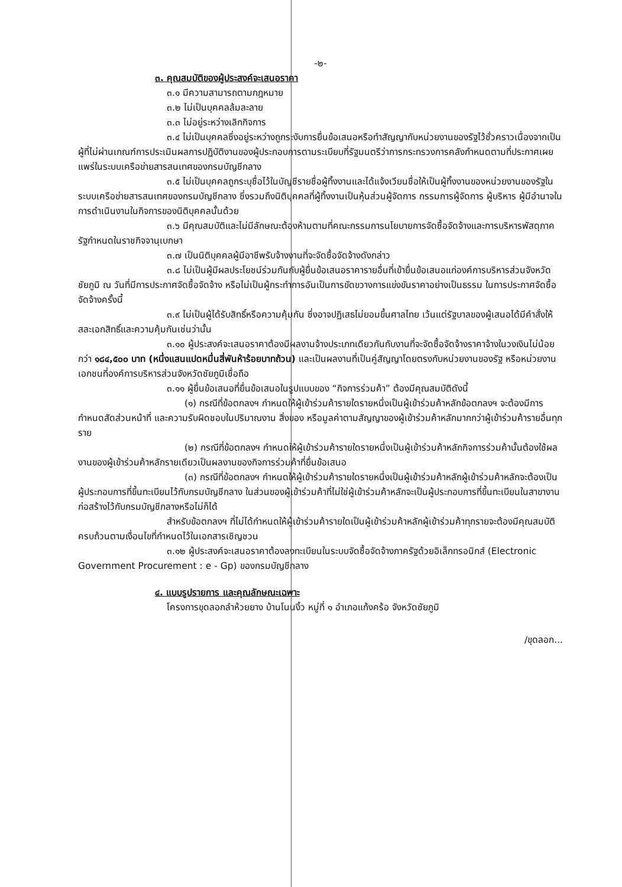-๒-
๓. คุณสมบัติของผู้ประสงค์จะเสนอราคา
๓.๑ มีความสามารถตามกฎหมาย
๓.๒ ไม่เป็นบุคคลล้มละลาย
๓.๓ ไม่อยู่ระหว่างเลิกกิจการ
๓.๔ ไม่เป็นบุคคลซึ่งอยู่ระหว่างถูกระงับการยื่นข้อเสนอหรือทำสัญญากับหน่วยงานของรัฐไว้ชั่วคราวเนื่องจากเป็นผู้ที่ไม่ผ่านเกณฑ์การประเมินผลการปฏิบัติงานของผู้ประกอบการตามระเบียบที่รัฐมนตรีว่าการกระทรวงการคลังกำหนดตามที่ประกาศเผยแพร่ในระบบเครือข่ายสารสนเทศของกรมบัญชีกลาง
๓.๕ ไม่เป็นบุคคลถูกระบุชื่อไว้ในบัญชีรายชื่อผู้ทิ้งงานและได้แจ้งเวียนชื่อให้เป็นผู้ทิ้งงานของหน่วยงานของรัฐในระบบเครือข่ายสารสนเทศของกรมบัญชีกลาง ซึ่งรวมถึงนิติบุคคลที่ผู้ทิ้งงานเป็นหุ้นส่วนผู้จัดการ กรรมการผู้จัดการ ผู้บริหาร ผู้มีอำนาจในการดำเนินงานในกิจการของนิติบุคคลนั้นด้วย
๓.๖ มีคุณสมบัติและไม่มีลักษณะต้องห้ามตามที่คณะกรรมการนโยบายการจัดซื้อจัดจ้างและการบริหารพัสดุภาครัฐกำหนดในราชกิจจานุเบกษา
๓.๗ เป็นนิติบุคคลผู้มีอาชีพรับจ้างงานที่จะจัดซื้อจัดจ้างดังกล่าว
๓.๘ ไม่เป็นผู้มีผลประโยชน์ร่วมกันกับผู้ยื่นข้อเสนอราคารายอื่นที่เข้ายื่นข้อเสนอแก่องค์การบริหารส่วนจังหวัดชัยภูมิ ณ วันที่มีการประกาศจัดซื้อจัดจ้าง หรือไม่เป็นผู้กระทำการอันเป็นการขัดขวางการแข่งขันราคาอย่างเป็นธรรม ในการประกาศจัดซื้อจัดจ้างครั้งนี้
๓.๙ ไม่เป็นผู้ได้รับสิทธิ์หรือความคุ้มกัน ซึ่งอาจปฏิเสธไม่ยอมขึ้นศาลไทย เว้นแต่รัฐบาลของผู้เสนอได้มีคำสั่งให้สละเอกสิทธิ์และความคุ้มกันเช่นว่านั้น
๓.๑๐ ผู้ประสงค์จะเสนอราคาต้องมีผลงานจ้างประเภทเดียวกันกับงานที่จะจัดซื้อจัดจ้างราคาจ้างในวงเงินไม่น้อยกว่า ๑๘๔,๕๐๐ บาท (หนึ่งแสนแปดหมื่นสี่พันห้าร้อยบาทถ้วน) และเป็นผลงานที่เป็นคู่สัญญาโดยตรงกับหน่วยงานของรัฐ หรือหน่วยงานเอกชนที่องค์การบริหารส่วนจังหวัดชัยภูมิเชื่อถือ
๓.๑๑ ผู้ยื่นข้อเสนอที่ยื่นข้อเสนอในรูปแบบของ “กิจการร่วมค้า” ต้องมีคุณสมบัติดังนี้
(๑) กรณีที่ข้อตกลงฯ กำหนดให้ผู้เข้าร่วมค้ารายใดรายหนึ่งเป็นผู้เข้าร่วมค้าหลักข้อตกลงฯ จะต้องมีการกำหนดสัดส่วนหน้าที่ และความรับผิดชอบในปริมาณงาน สิ่งของ หรือมูลค่าตามสัญญาของผู้เข้าร่วมค้าหลักมากกว่าผู้เข้าร่วมค้ารายอื่นทุกราย
(๒) กรณีที่ข้อตกลงฯ กำหนดให้ผู้เข้าร่วมค้ารายใดรายหนึ่งเป็นผู้เข้าร่วมค้าหลักกิจการร่วมค้านั้นต้องใช้ผลงานของผู้เข้าร่วมค้าหลักรายเดียวเป็นผลงานของกิจการร่วมค้าที่ยื่นข้อเสนอ
(๓) กรณีที่ข้อตกลงฯ กำหนดให้ผู้เข้าร่วมค้ารายใดรายหนึ่งเป็นผู้เข้าร่วมค้าหลักผู้เข้าร่วมค้าหลักจะต้องเป็นผู้ประกอบการที่ขึ้นทะเบียนไว้กับกรมบัญชีกลาง ในส่วนของผู้เข้าร่วมค้าที่ไม่ใช่ผู้เข้าร่วมค้าหลักจะเป็นผู้ประกอบการที่ขึ้นทะเบียนในสาขางานก่อสร้างไว้กับกรมบัญชีกลางหรือไม่ก็ได้
สำหรับข้อตกลงฯ ที่ไม่ได้กำหนดให้ผู้เข้าร่วมค้ารายใดเป็นผู้เข้าร่วมค้าหลักผู้เข้าร่วมค้าทุกรายจะต้องมีคุณสมบัติครบถ้วนตามเงื่อนไขที่กำหนดไว้ในเอกสารเชิญชวน
๓.๑๒ ผู้ประสงค์จะเสนอราคาต้องลงทะเบียนในระบบจัดซื้อจัดจ้างภาครัฐด้วยอิเล็กทรอนิกส์ (Electronic Government Procurement : e - Gp) ของกรมบัญชีกลาง
๔. แบบรูปรายการ และคุณลักษณะเฉพาะ
โครงการขุดลอกลำห้วยยาง บ้านโนนงิ้ว หมู่ที่ ๑ อำเภอแก้งคร้อ จังหวัดชัยภูมิ
/ขุดลอก...